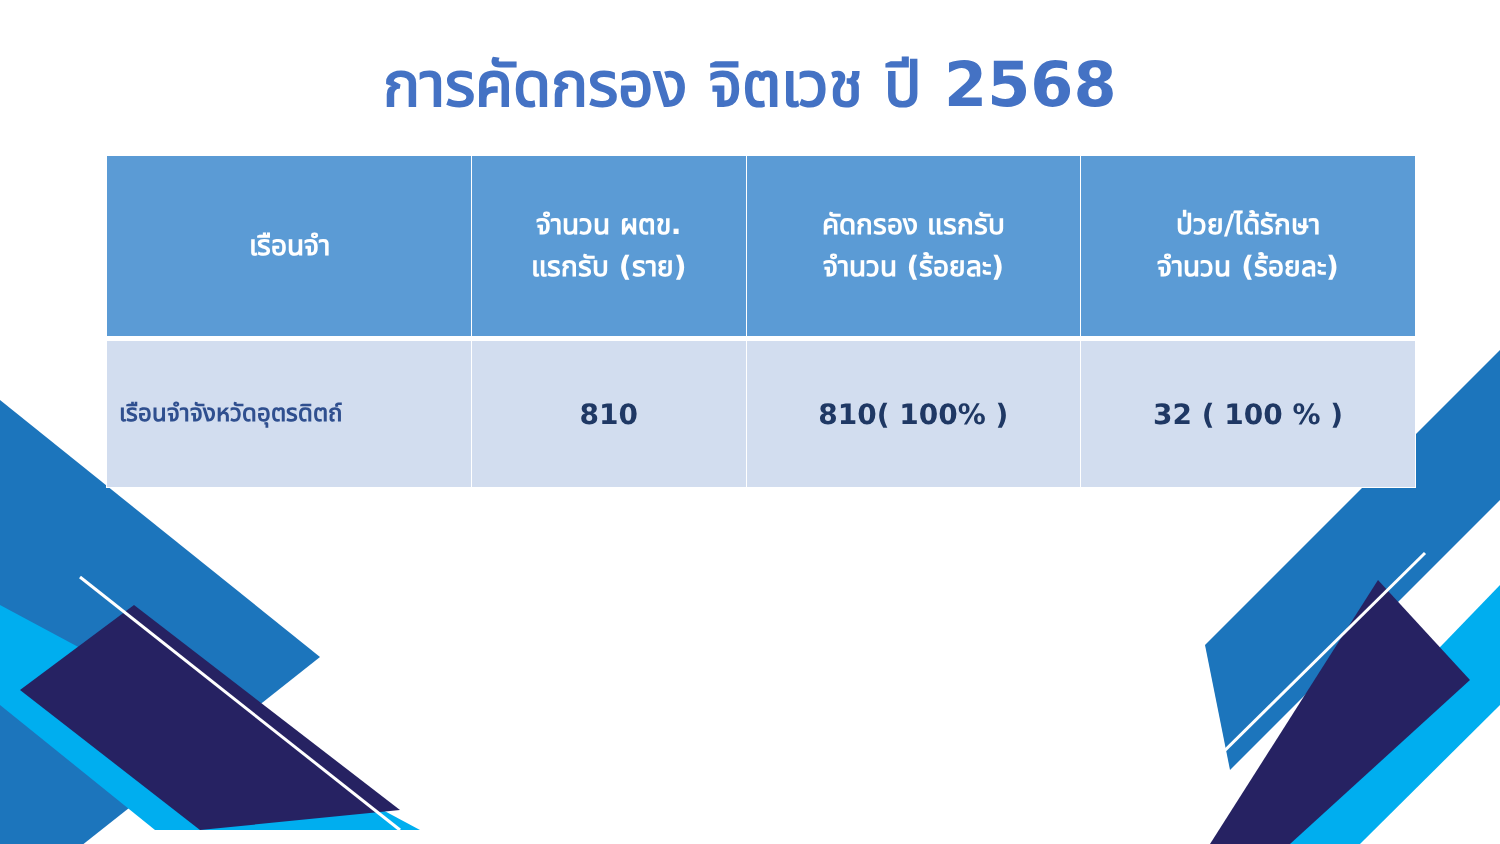การคัดกรอง จิตเวช ปี 2568
| เรือนจำ | จำนวน ผตข. แรกรับ (ราย) | คัดกรอง แรกรับ จำนวน (ร้อยละ) | ป่วย/ได้รักษา จำนวน (ร้อยละ) |
| --- | --- | --- | --- |
| เรือนจำจังหวัดอุตรดิตถ์ | 810 | 810( 100% ) | 32 ( 100 % ) |